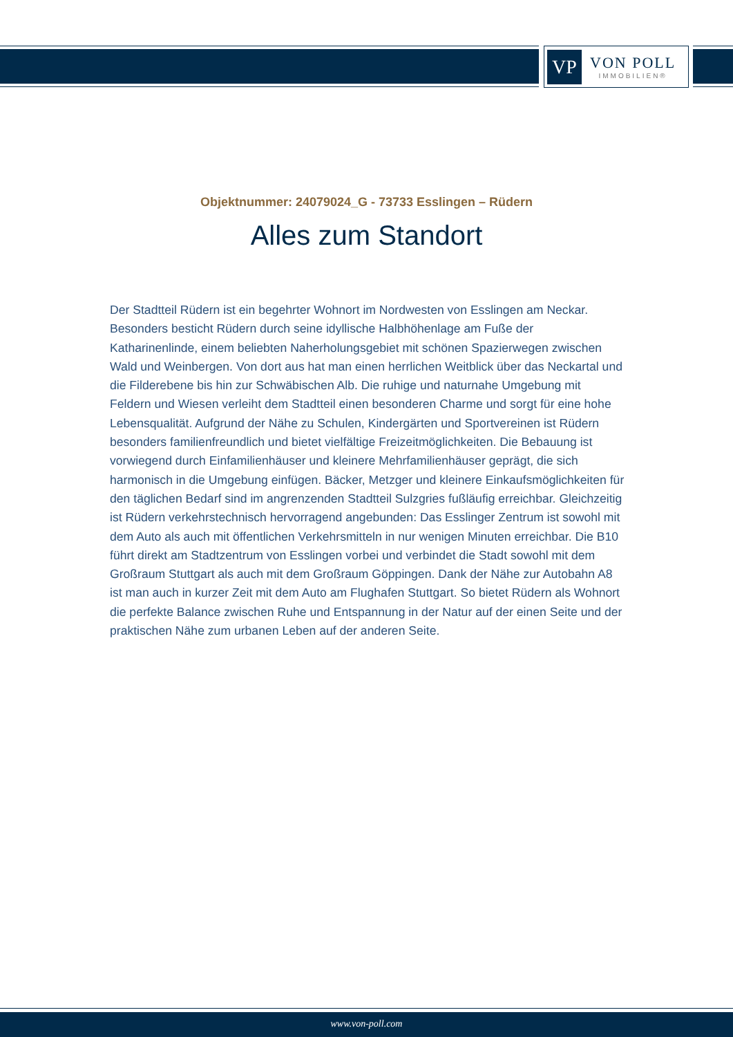VP
VON POLL
IMMOBILIEN®
Objektnummer: 24079024_G - 73733 Esslingen – Rüdern
Alles zum Standort
Der Stadtteil Rüdern ist ein begehrter Wohnort im Nordwesten von Esslingen am Neckar. Besonders besticht Rüdern durch seine idyllische Halbhöhenlage am Fuße der Katharinenlinde, einem beliebten Naherholungsgebiet mit schönen Spazierwegen zwischen Wald und Weinbergen. Von dort aus hat man einen herrlichen Weitblick über das Neckartal und die Filderebene bis hin zur Schwäbischen Alb. Die ruhige und naturnahe Umgebung mit Feldern und Wiesen verleiht dem Stadtteil einen besonderen Charme und sorgt für eine hohe Lebensqualität. Aufgrund der Nähe zu Schulen, Kindergärten und Sportvereinen ist Rüdern besonders familienfreundlich und bietet vielfältige Freizeitmöglichkeiten. Die Bebauung ist vorwiegend durch Einfamilienhäuser und kleinere Mehrfamilienhäuser geprägt, die sich harmonisch in die Umgebung einfügen. Bäcker, Metzger und kleinere Einkaufsmöglichkeiten für den täglichen Bedarf sind im angrenzenden Stadtteil Sulzgries fußläufig erreichbar. Gleichzeitig ist Rüdern verkehrstechnisch hervorragend angebunden: Das Esslinger Zentrum ist sowohl mit dem Auto als auch mit öffentlichen Verkehrsmitteln in nur wenigen Minuten erreichbar. Die B10 führt direkt am Stadtzentrum von Esslingen vorbei und verbindet die Stadt sowohl mit dem Großraum Stuttgart als auch mit dem Großraum Göppingen. Dank der Nähe zur Autobahn A8 ist man auch in kurzer Zeit mit dem Auto am Flughafen Stuttgart. So bietet Rüdern als Wohnort die perfekte Balance zwischen Ruhe und Entspannung in der Natur auf der einen Seite und der praktischen Nähe zum urbanen Leben auf der anderen Seite.
www.von-poll.com